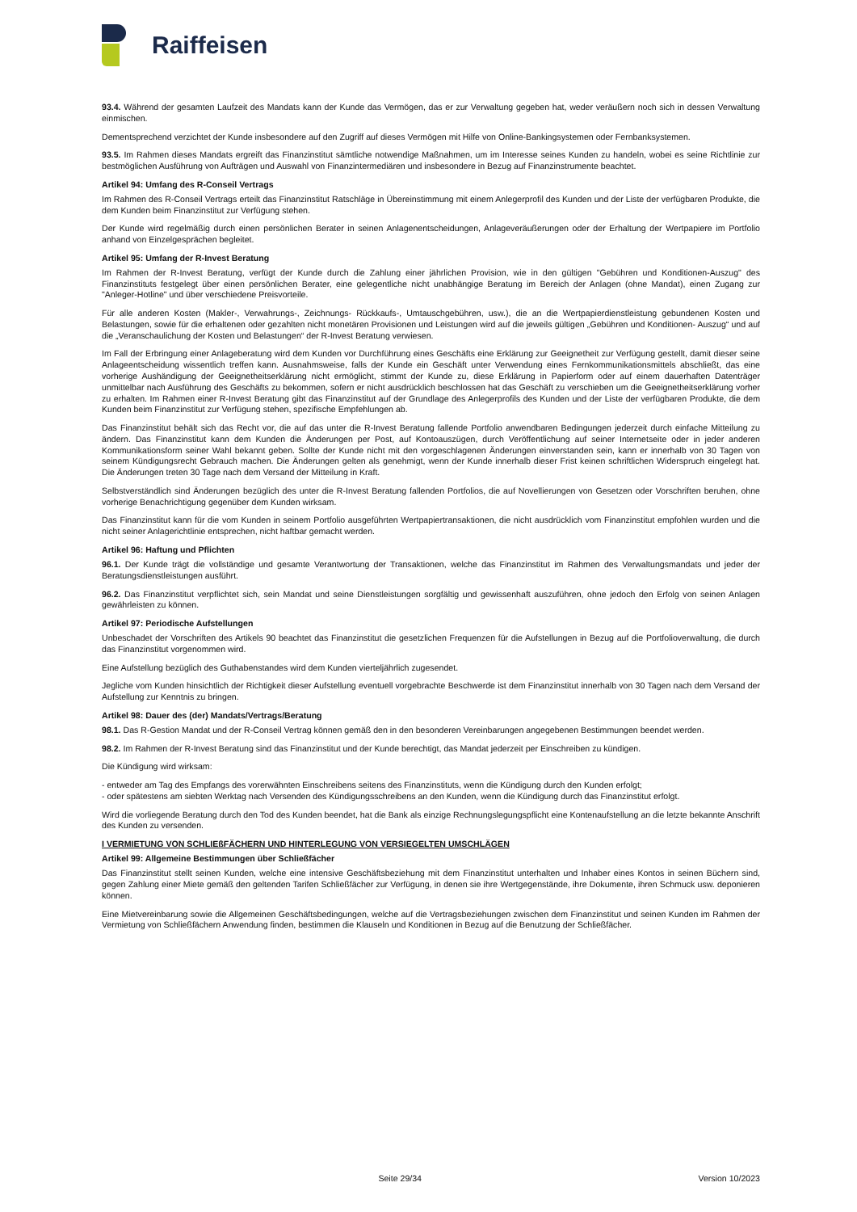Raiffeisen
93.4. Während der gesamten Laufzeit des Mandats kann der Kunde das Vermögen, das er zur Verwaltung gegeben hat, weder veräußern noch sich in dessen Verwaltung einmischen.
Dementsprechend verzichtet der Kunde insbesondere auf den Zugriff auf dieses Vermögen mit Hilfe von Online-Bankingsystemen oder Fernbanksystemen.
93.5. Im Rahmen dieses Mandats ergreift das Finanzinstitut sämtliche notwendige Maßnahmen, um im Interesse seines Kunden zu handeln, wobei es seine Richtlinie zur bestmöglichen Ausführung von Aufträgen und Auswahl von Finanzintermediären und insbesondere in Bezug auf Finanzinstrumente beachtet.
Artikel 94: Umfang des R-Conseil Vertrags
Im Rahmen des R-Conseil Vertrags erteilt das Finanzinstitut Ratschläge in Übereinstimmung mit einem Anlegerprofil des Kunden und der Liste der verfügbaren Produkte, die dem Kunden beim Finanzinstitut zur Verfügung stehen.
Der Kunde wird regelmäßig durch einen persönlichen Berater in seinen Anlagenentscheidungen, Anlageveräußerungen oder der Erhaltung der Wertpapiere im Portfolio anhand von Einzelgesprächen begleitet.
Artikel 95: Umfang der R-Invest Beratung
Im Rahmen der R-Invest Beratung, verfügt der Kunde durch die Zahlung einer jährlichen Provision, wie in den gültigen "Gebühren und Konditionen-Auszug" des Finanzinstituts festgelegt über einen persönlichen Berater, eine gelegentliche nicht unabhängige Beratung im Bereich der Anlagen (ohne Mandat), einen Zugang zur "Anleger-Hotline" und über verschiedene Preisvorteile.
Für alle anderen Kosten (Makler-, Verwahrungs-, Zeichnungs- Rückkaufs-, Umtauschgebühren, usw.), die an die Wertpapierdienstleistung gebundenen Kosten und Belastungen, sowie für die erhaltenen oder gezahlten nicht monetären Provisionen und Leistungen wird auf die jeweils gültigen „Gebühren und Konditionen- Auszug“ und auf die „Veranschaulichung der Kosten und Belastungen“ der R-Invest Beratung verwiesen.
Im Fall der Erbringung einer Anlageberatung wird dem Kunden vor Durchführung eines Geschäfts eine Erklärung zur Geeignetheit zur Verfügung gestellt, damit dieser seine Anlageentscheidung wissentlich treffen kann. Ausnahmsweise, falls der Kunde ein Geschäft unter Verwendung eines Fernkommunikationsmittels abschließt, das eine vorherige Aushändigung der Geeignetheitserklärung nicht ermöglicht, stimmt der Kunde zu, diese Erklärung in Papierform oder auf einem dauerhaften Datenträger unmittelbar nach Ausführung des Geschäfts zu bekommen, sofern er nicht ausdrücklich beschlossen hat das Geschäft zu verschieben um die Geeignetheitserklärung vorher zu erhalten. Im Rahmen einer R-Invest Beratung gibt das Finanzinstitut auf der Grundlage des Anlegerprofils des Kunden und der Liste der verfügbaren Produkte, die dem Kunden beim Finanzinstitut zur Verfügung stehen, spezifische Empfehlungen ab.
Das Finanzinstitut behält sich das Recht vor, die auf das unter die R-Invest Beratung fallende Portfolio anwendbaren Bedingungen jederzeit durch einfache Mitteilung zu ändern. Das Finanzinstitut kann dem Kunden die Änderungen per Post, auf Kontoauszügen, durch Veröffentlichung auf seiner Internetseite oder in jeder anderen Kommunikationsform seiner Wahl bekannt geben. Sollte der Kunde nicht mit den vorgeschlagenen Änderungen einverstanden sein, kann er innerhalb von 30 Tagen von seinem Kündigungsrecht Gebrauch machen. Die Änderungen gelten als genehmigt, wenn der Kunde innerhalb dieser Frist keinen schriftlichen Widerspruch eingelegt hat. Die Änderungen treten 30 Tage nach dem Versand der Mitteilung in Kraft.
Selbstverständlich sind Änderungen bezüglich des unter die R-Invest Beratung fallenden Portfolios, die auf Novellierungen von Gesetzen oder Vorschriften beruhen, ohne vorherige Benachrichtigung gegenüber dem Kunden wirksam.
Das Finanzinstitut kann für die vom Kunden in seinem Portfolio ausgeführten Wertpapiertransaktionen, die nicht ausdrücklich vom Finanzinstitut empfohlen wurden und die nicht seiner Anlagerichtlinie entsprechen, nicht haftbar gemacht werden.
Artikel 96: Haftung und Pflichten
96.1. Der Kunde trägt die vollständige und gesamte Verantwortung der Transaktionen, welche das Finanzinstitut im Rahmen des Verwaltungsmandats und jeder der Beratungsdienstleistungen ausführt.
96.2. Das Finanzinstitut verpflichtet sich, sein Mandat und seine Dienstleistungen sorgfältig und gewissenhaft auszuführen, ohne jedoch den Erfolg von seinen Anlagen gewährleisten zu können.
Artikel 97: Periodische Aufstellungen
Unbeschadet der Vorschriften des Artikels 90 beachtet das Finanzinstitut die gesetzlichen Frequenzen für die Aufstellungen in Bezug auf die Portfolioverwaltung, die durch das Finanzinstitut vorgenommen wird.
Eine Aufstellung bezüglich des Guthabenstandes wird dem Kunden vierteljährlich zugesendet.
Jegliche vom Kunden hinsichtlich der Richtigkeit dieser Aufstellung eventuell vorgebrachte Beschwerde ist dem Finanzinstitut innerhalb von 30 Tagen nach dem Versand der Aufstellung zur Kenntnis zu bringen.
Artikel 98: Dauer des (der) Mandats/Vertrags/Beratung
98.1. Das R-Gestion Mandat und der R-Conseil Vertrag können gemäß den in den besonderen Vereinbarungen angegebenen Bestimmungen beendet werden.
98.2. Im Rahmen der R-Invest Beratung sind das Finanzinstitut und der Kunde berechtigt, das Mandat jederzeit per Einschreiben zu kündigen.
Die Kündigung wird wirksam:
- entweder am Tag des Empfangs des vorerwähnten Einschreibens seitens des Finanzinstituts, wenn die Kündigung durch den Kunden erfolgt;
- oder spätestens am siebten Werktag nach Versenden des Kündigungsschreibens an den Kunden, wenn die Kündigung durch das Finanzinstitut erfolgt.
Wird die vorliegende Beratung durch den Tod des Kunden beendet, hat die Bank als einzige Rechnungslegungspflicht eine Kontenaufstellung an die letzte bekannte Anschrift des Kunden zu versenden.
I VERMIETUNG VON SCHLIEßFÄCHERN UND HINTERLEGUNG VON VERSIEGELTEN UMSCHLÄGEN
Artikel 99: Allgemeine Bestimmungen über Schließfächer
Das Finanzinstitut stellt seinen Kunden, welche eine intensive Geschäftsbeziehung mit dem Finanzinstitut unterhalten und Inhaber eines Kontos in seinen Büchern sind, gegen Zahlung einer Miete gemäß den geltenden Tarifen Schließfächer zur Verfügung, in denen sie ihre Wertgegenstände, ihre Dokumente, ihren Schmuck usw. deponieren können.
Eine Mietvereinbarung sowie die Allgemeinen Geschäftsbedingungen, welche auf die Vertragsbeziehungen zwischen dem Finanzinstitut und seinen Kunden im Rahmen der Vermietung von Schließfächern Anwendung finden, bestimmen die Klauseln und Konditionen in Bezug auf die Benutzung der Schließfächer.
Seite 29/34 Version 10/2023